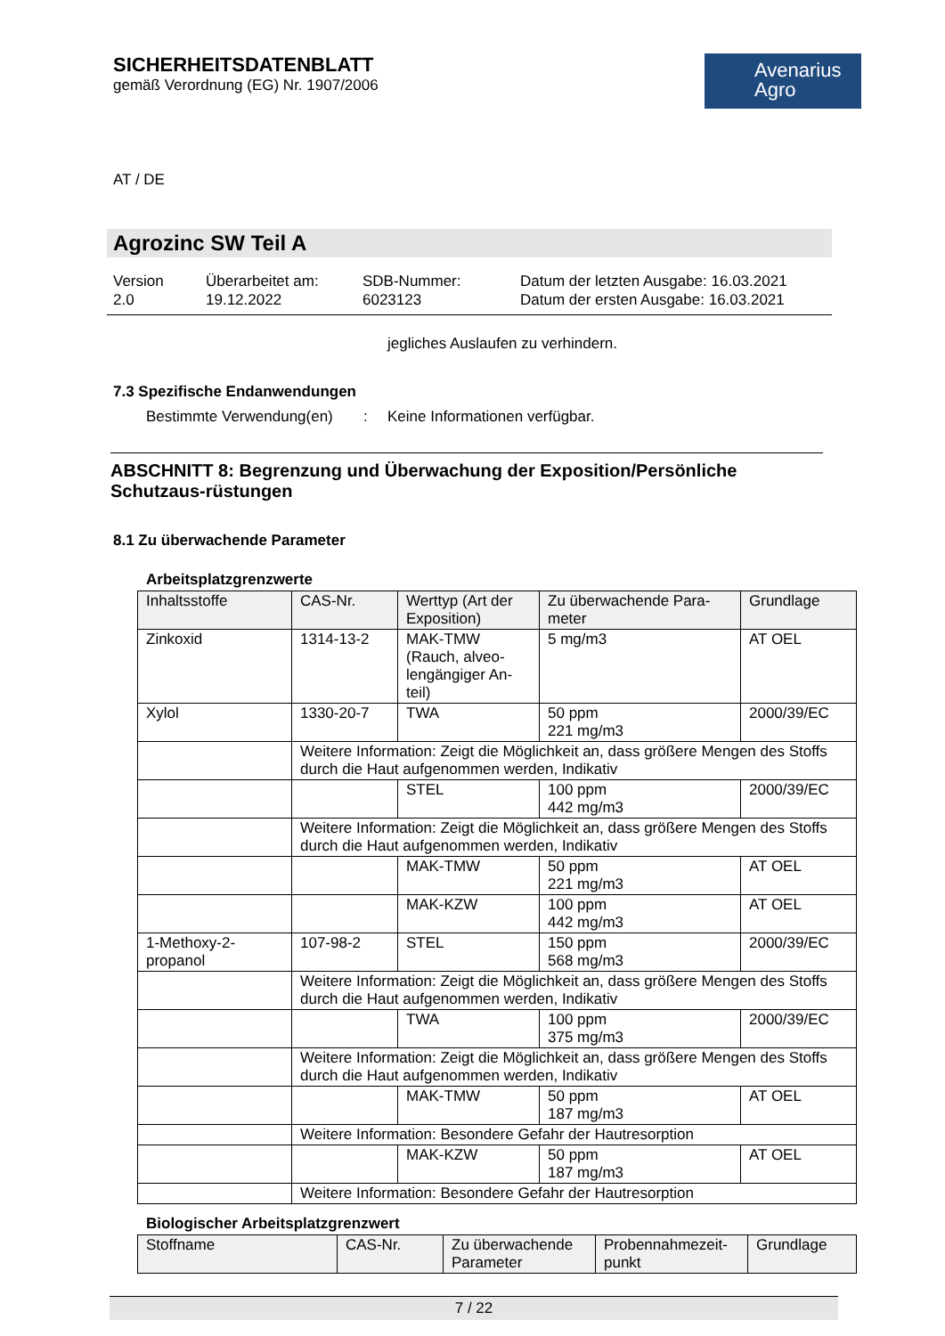SICHERHEITSDATENBLATT
gemäß Verordnung (EG) Nr. 1907/2006
Avenarius
Agro
AT / DE
Agrozinc SW Teil A
Version
2.0
Überarbeitet am:
19.12.2022
SDB-Nummer:
6023123
Datum der letzten Ausgabe: 16.03.2021
Datum der ersten Ausgabe: 16.03.2021
jegliches Auslaufen zu verhindern.
7.3 Spezifische Endanwendungen
Bestimmte Verwendung(en): Keine Informationen verfügbar.
ABSCHNITT 8: Begrenzung und Überwachung der Exposition/Persönliche Schutzaus-rüstungen
8.1 Zu überwachende Parameter
Arbeitsplatzgrenzwerte
| Inhaltsstoffe | CAS-Nr. | Werttyp (Art der Exposition) | Zu überwachende Para-meter | Grundlage |
| --- | --- | --- | --- | --- |
| Zinkoxid | 1314-13-2 | MAK-TMW (Rauch, alveo-lengängiger An-teil) | 5 mg/m3 | AT OEL |
| Xylol | 1330-20-7 | TWA | 50 ppm 221 mg/m3 | 2000/39/EC |
| | Weitere Information: Zeigt die Möglichkeit an, dass größere Mengen des Stoffs durch die Haut aufgenommen werden, Indikativ | | | |
| | | STEL | 100 ppm 442 mg/m3 | 2000/39/EC |
| | Weitere Information: Zeigt die Möglichkeit an, dass größere Mengen des Stoffs durch die Haut aufgenommen werden, Indikativ | | | |
| | | MAK-TMW | 50 ppm 221 mg/m3 | AT OEL |
| | | MAK-KZW | 100 ppm 442 mg/m3 | AT OEL |
| 1-Methoxy-2-propanol | 107-98-2 | STEL | 150 ppm 568 mg/m3 | 2000/39/EC |
| | Weitere Information: Zeigt die Möglichkeit an, dass größere Mengen des Stoffs durch die Haut aufgenommen werden, Indikativ | | | |
| | | TWA | 100 ppm 375 mg/m3 | 2000/39/EC |
| | Weitere Information: Zeigt die Möglichkeit an, dass größere Mengen des Stoffs durch die Haut aufgenommen werden, Indikativ | | | |
| | | MAK-TMW | 50 ppm 187 mg/m3 | AT OEL |
| | Weitere Information: Besondere Gefahr der Hautresorption | | | |
| | | MAK-KZW | 50 ppm 187 mg/m3 | AT OEL |
| | Weitere Information: Besondere Gefahr der Hautresorption | | | |
Biologischer Arbeitsplatzgrenzwert
| Stoffname | CAS-Nr. | Zu überwachende Parameter | Probennahmezeit-punkt | Grundlage |
| --- | --- | --- | --- | --- |
7 / 22